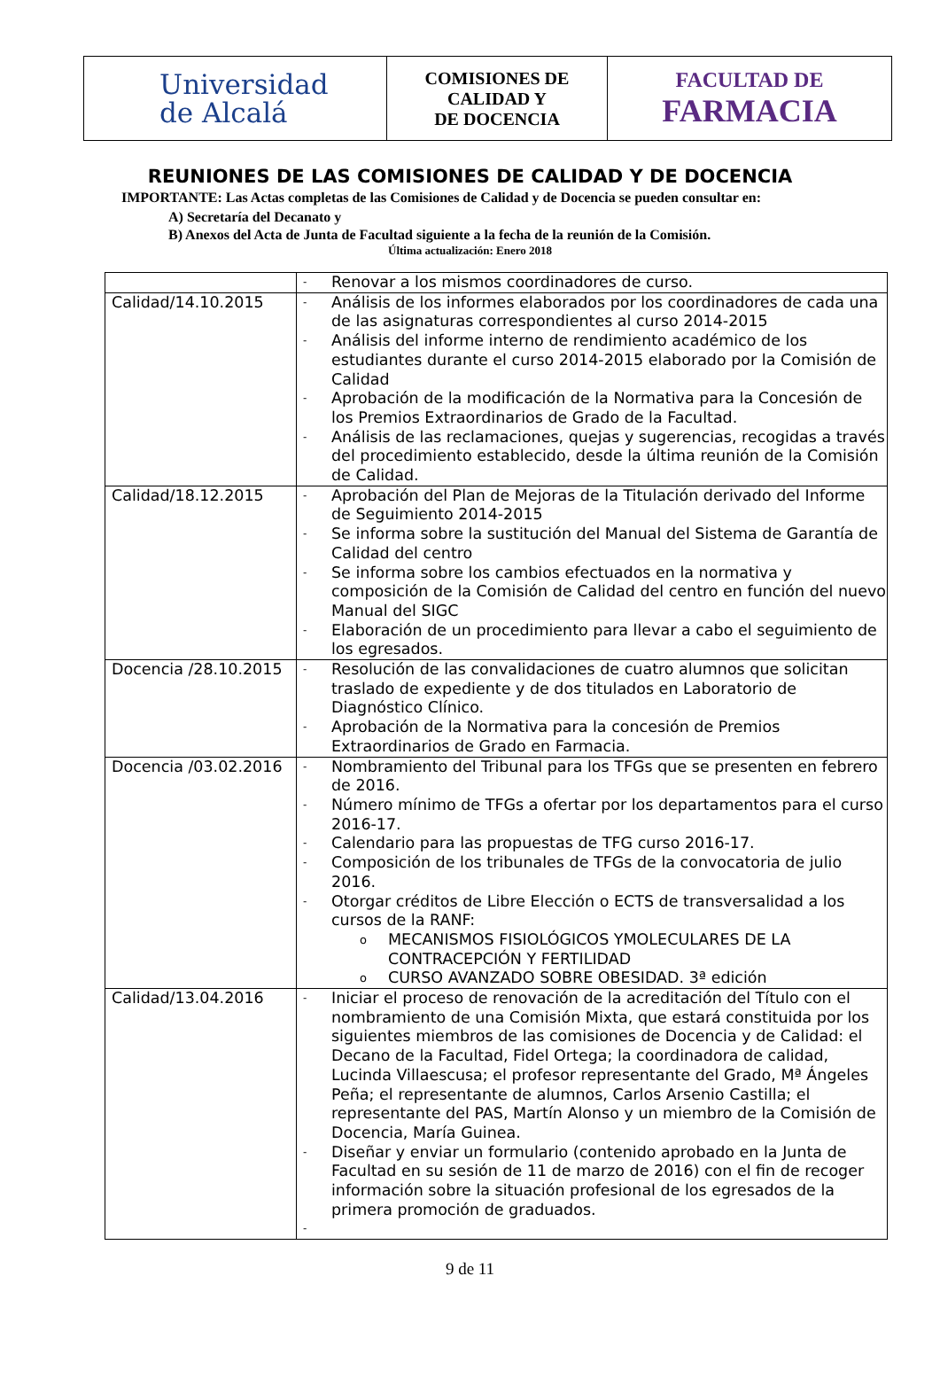| Universidad de Alcalá | COMISIONES DE CALIDAD Y DE DOCENCIA | FACULTAD DE FARMACIA |
REUNIONES DE LAS COMISIONES DE CALIDAD Y DE DOCENCIA
IMPORTANTE: Las Actas completas de las Comisiones de Calidad y de Docencia se pueden consultar en:
A) Secretaría del Decanato y
B) Anexos del Acta de Junta de Facultad siguiente a la fecha de la reunión de la Comisión.
Última actualización: Enero 2018
| | - Renovar a los mismos coordinadores de curso. |
| Calidad/14.10.2015 | - Análisis de los informes elaborados por los coordinadores de cada una de las asignaturas correspondientes al curso 2014-2015 - Análisis del informe interno de rendimiento académico de los estudiantes durante el curso 2014-2015 elaborado por la Comisión de Calidad - Aprobación de la modificación de la Normativa para la Concesión de los Premios Extraordinarios de Grado de la Facultad. - Análisis de las reclamaciones, quejas y sugerencias, recogidas a través del procedimiento establecido, desde la última reunión de la Comisión de Calidad. |
| Calidad/18.12.2015 | - Aprobación del Plan de Mejoras de la Titulación derivado del Informe de Seguimiento 2014-2015 - Se informa sobre la sustitución del Manual del Sistema de Garantía de Calidad del centro - Se informa sobre los cambios efectuados en la normativa y composición de la Comisión de Calidad del centro en función del nuevo Manual del SIGC - Elaboración de un procedimiento para llevar a cabo el seguimiento de los egresados. |
| Docencia /28.10.2015 | - Resolución de las convalidaciones de cuatro alumnos que solicitan traslado de expediente y de dos titulados en Laboratorio de Diagnóstico Clínico. - Aprobación de la Normativa para la concesión de Premios Extraordinarios de Grado en Farmacia. |
| Docencia /03.02.2016 | - Nombramiento del Tribunal para los TFGs que se presenten en febrero de 2016. - Número mínimo de TFGs a ofertar por los departamentos para el curso 2016-17. - Calendario para las propuestas de TFG curso 2016-17. - Composición de los tribunales de TFGs de la convocatoria de julio 2016. - Otorgar créditos de Libre Elección o ECTS de transversalidad a los cursos de la RANF: o MECANISMOS FISIOLÓGICOS YMOLECULARES DE LA CONTRACEPCIÓN Y FERTILIDAD o CURSO AVANZADO SOBRE OBESIDAD. 3ª edición |
| Calidad/13.04.2016 | - Iniciar el proceso de renovación de la acreditación del Título con el nombramiento de una Comisión Mixta, que estará constituida por los siguientes miembros de las comisiones de Docencia y de Calidad: el Decano de la Facultad, Fidel Ortega; la coordinadora de calidad, Lucinda Villaescusa; el profesor representante del Grado, Mª Ángeles Peña; el representante de alumnos, Carlos Arsenio Castilla; el representante del PAS, Martín Alonso y un miembro de la Comisión de Docencia, María Guinea. - Diseñar y enviar un formulario (contenido aprobado en la Junta de Facultad en su sesión de 11 de marzo de 2016) con el fin de recoger información sobre la situación profesional de los egresados de la primera promoción de graduados. - |
9 de 11